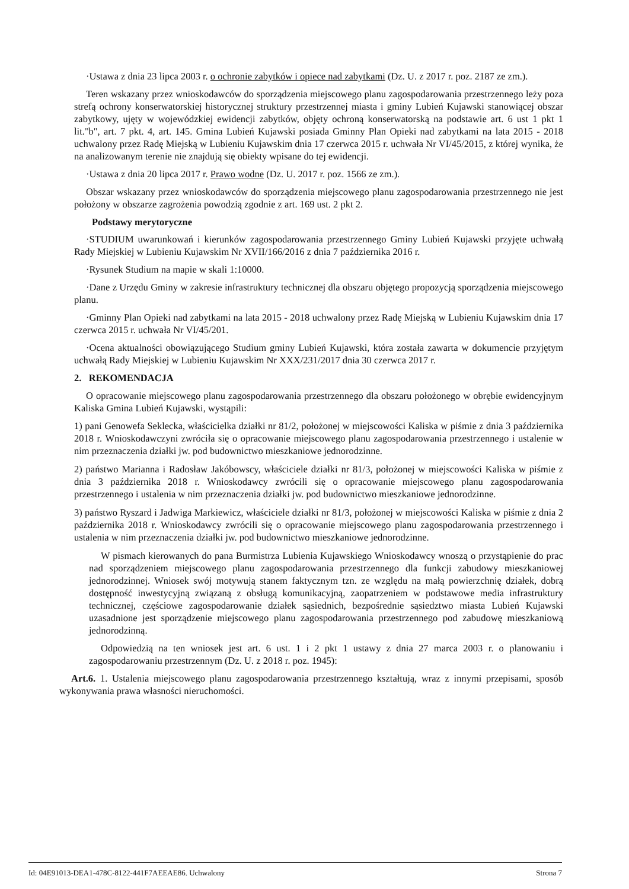·Ustawa z dnia 23 lipca 2003 r. o ochronie zabytków i opiece nad zabytkami (Dz. U. z 2017 r. poz. 2187 ze zm.).
Teren wskazany przez wnioskodawców do sporządzenia miejscowego planu zagospodarowania przestrzennego leży poza strefą ochrony konserwatorskiej historycznej struktury przestrzennej miasta i gminy Lubień Kujawski stanowiącej obszar zabytkowy, ujęty w wojewódzkiej ewidencji zabytków, objęty ochroną konserwatorską na podstawie art. 6 ust 1 pkt 1 lit."b", art. 7 pkt. 4, art. 145. Gmina Lubień Kujawski posiada Gminny Plan Opieki nad zabytkami na lata 2015 - 2018 uchwalony przez Radę Miejską w Lubieniu Kujawskim dnia 17 czerwca 2015 r. uchwała Nr VI/45/2015, z której wynika, że na analizowanym terenie nie znajdują się obiekty wpisane do tej ewidencji.
·Ustawa z dnia 20 lipca 2017 r. Prawo wodne (Dz. U. 2017 r. poz. 1566 ze zm.).
Obszar wskazany przez wnioskodawców do sporządzenia miejscowego planu zagospodarowania przestrzennego nie jest położony w obszarze zagrożenia powodzią zgodnie z art. 169 ust. 2 pkt 2.
Podstawy merytoryczne
·STUDIUM uwarunkowań i kierunków zagospodarowania przestrzennego Gminy Lubień Kujawski przyjęte uchwałą Rady Miejskiej w Lubieniu Kujawskim Nr XVII/166/2016 z dnia 7 października 2016 r.
·Rysunek Studium na mapie w skali 1:10000.
·Dane z Urzędu Gminy w zakresie infrastruktury technicznej dla obszaru objętego propozycją sporządzenia miejscowego planu.
·Gminny Plan Opieki nad zabytkami na lata 2015 - 2018 uchwalony przez Radę Miejską w Lubieniu Kujawskim dnia 17 czerwca 2015 r. uchwała Nr VI/45/201.
·Ocena aktualności obowiązującego Studium gminy Lubień Kujawski, która została zawarta w dokumencie przyjętym uchwałą Rady Miejskiej w Lubieniu Kujawskim Nr XXX/231/2017 dnia 30 czerwca 2017 r.
2. REKOMENDACJA
O opracowanie miejscowego planu zagospodarowania przestrzennego dla obszaru położonego w obrębie ewidencyjnym Kaliska Gmina Lubień Kujawski, wystąpili:
1) pani Genowefa Seklecka, właścicielka działki nr 81/2, położonej w miejscowości Kaliska w piśmie z dnia 3 października 2018 r. Wnioskodawczyni zwróciła się o opracowanie miejscowego planu zagospodarowania przestrzennego i ustalenie w nim przeznaczenia działki jw. pod budownictwo mieszkaniowe jednorodzinne.
2) państwo Marianna i Radosław Jakóbowscy, właściciele działki nr 81/3, położonej w miejscowości Kaliska w piśmie z dnia 3 października 2018 r. Wnioskodawcy zwrócili się o opracowanie miejscowego planu zagospodarowania przestrzennego i ustalenia w nim przeznaczenia działki jw. pod budownictwo mieszkaniowe jednorodzinne.
3) państwo Ryszard i Jadwiga Markiewicz, właściciele działki nr 81/3, położonej w miejscowości Kaliska w piśmie z dnia 2 października 2018 r. Wnioskodawcy zwrócili się o opracowanie miejscowego planu zagospodarowania przestrzennego i ustalenia w nim przeznaczenia działki jw. pod budownictwo mieszkaniowe jednorodzinne.
W pismach kierowanych do pana Burmistrza Lubienia Kujawskiego Wnioskodawcy wnoszą o przystąpienie do prac nad sporządzeniem miejscowego planu zagospodarowania przestrzennego dla funkcji zabudowy mieszkaniowej jednorodzinnej. Wniosek swój motywują stanem faktycznym tzn. ze względu na małą powierzchnię działek, dobrą dostępność inwestycyjną związaną z obsługą komunikacyjną, zaopatrzeniem w podstawowe media infrastruktury technicznej, częściowe zagospodarowanie działek sąsiednich, bezpośrednie sąsiedztwo miasta Lubień Kujawski uzasadnione jest sporządzenie miejscowego planu zagospodarowania przestrzennego pod zabudowę mieszkaniową jednorodzinną.
Odpowiedzią na ten wniosek jest art. 6 ust. 1 i 2 pkt 1 ustawy z dnia 27 marca 2003 r. o planowaniu i zagospodarowaniu przestrzennym (Dz. U. z 2018 r. poz. 1945):
Art.6. 1. Ustalenia miejscowego planu zagospodarowania przestrzennego kształtują, wraz z innymi przepisami, sposób wykonywania prawa własności nieruchomości.
Id: 04E91013-DEA1-478C-8122-441F7AEEAE86. Uchwalony Strona 7